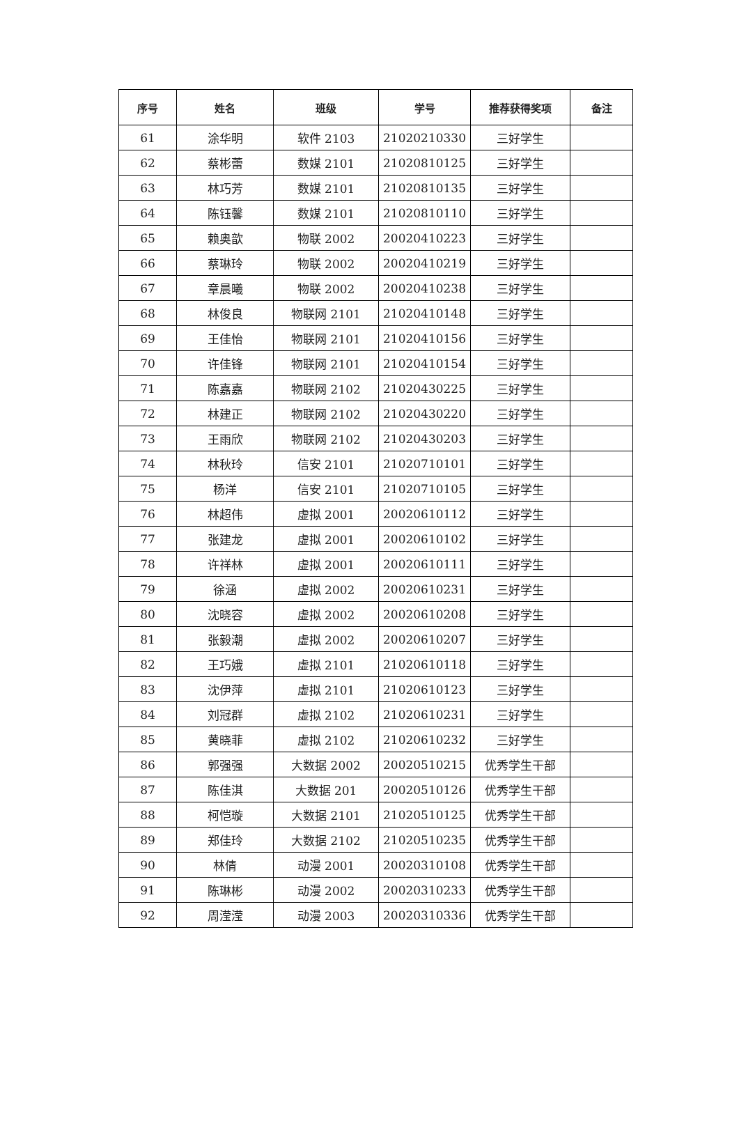| 序号 | 姓名 | 班级 | 学号 | 推荐获得奖项 | 备注 |
| --- | --- | --- | --- | --- | --- |
| 61 | 涂华明 | 软件 2103 | 21020210330 | 三好学生 | |
| 62 | 蔡彬蕾 | 数媒 2101 | 21020810125 | 三好学生 | |
| 63 | 林巧芳 | 数媒 2101 | 21020810135 | 三好学生 | |
| 64 | 陈钰馨 | 数媒 2101 | 21020810110 | 三好学生 | |
| 65 | 赖奥歆 | 物联 2002 | 20020410223 | 三好学生 | |
| 66 | 蔡琳玲 | 物联 2002 | 20020410219 | 三好学生 | |
| 67 | 章晨曦 | 物联 2002 | 20020410238 | 三好学生 | |
| 68 | 林俊良 | 物联网 2101 | 21020410148 | 三好学生 | |
| 69 | 王佳怡 | 物联网 2101 | 21020410156 | 三好学生 | |
| 70 | 许佳锋 | 物联网 2101 | 21020410154 | 三好学生 | |
| 71 | 陈嘉嘉 | 物联网 2102 | 21020430225 | 三好学生 | |
| 72 | 林建正 | 物联网 2102 | 21020430220 | 三好学生 | |
| 73 | 王雨欣 | 物联网 2102 | 21020430203 | 三好学生 | |
| 74 | 林秋玲 | 信安 2101 | 21020710101 | 三好学生 | |
| 75 | 杨洋 | 信安 2101 | 21020710105 | 三好学生 | |
| 76 | 林超伟 | 虚拟 2001 | 20020610112 | 三好学生 | |
| 77 | 张建龙 | 虚拟 2001 | 20020610102 | 三好学生 | |
| 78 | 许祥林 | 虚拟 2001 | 20020610111 | 三好学生 | |
| 79 | 徐涵 | 虚拟 2002 | 20020610231 | 三好学生 | |
| 80 | 沈晓容 | 虚拟 2002 | 20020610208 | 三好学生 | |
| 81 | 张毅潮 | 虚拟 2002 | 20020610207 | 三好学生 | |
| 82 | 王巧娥 | 虚拟 2101 | 21020610118 | 三好学生 | |
| 83 | 沈伊萍 | 虚拟 2101 | 21020610123 | 三好学生 | |
| 84 | 刘冠群 | 虚拟 2102 | 21020610231 | 三好学生 | |
| 85 | 黄晓菲 | 虚拟 2102 | 21020610232 | 三好学生 | |
| 86 | 郭强强 | 大数据 2002 | 20020510215 | 优秀学生干部 | |
| 87 | 陈佳淇 | 大数据 201 | 20020510126 | 优秀学生干部 | |
| 88 | 柯恺璇 | 大数据 2101 | 21020510125 | 优秀学生干部 | |
| 89 | 郑佳玲 | 大数据 2102 | 21020510235 | 优秀学生干部 | |
| 90 | 林倩 | 动漫 2001 | 20020310108 | 优秀学生干部 | |
| 91 | 陈琳彬 | 动漫 2002 | 20020310233 | 优秀学生干部 | |
| 92 | 周滢滢 | 动漫 2003 | 20020310336 | 优秀学生干部 | |